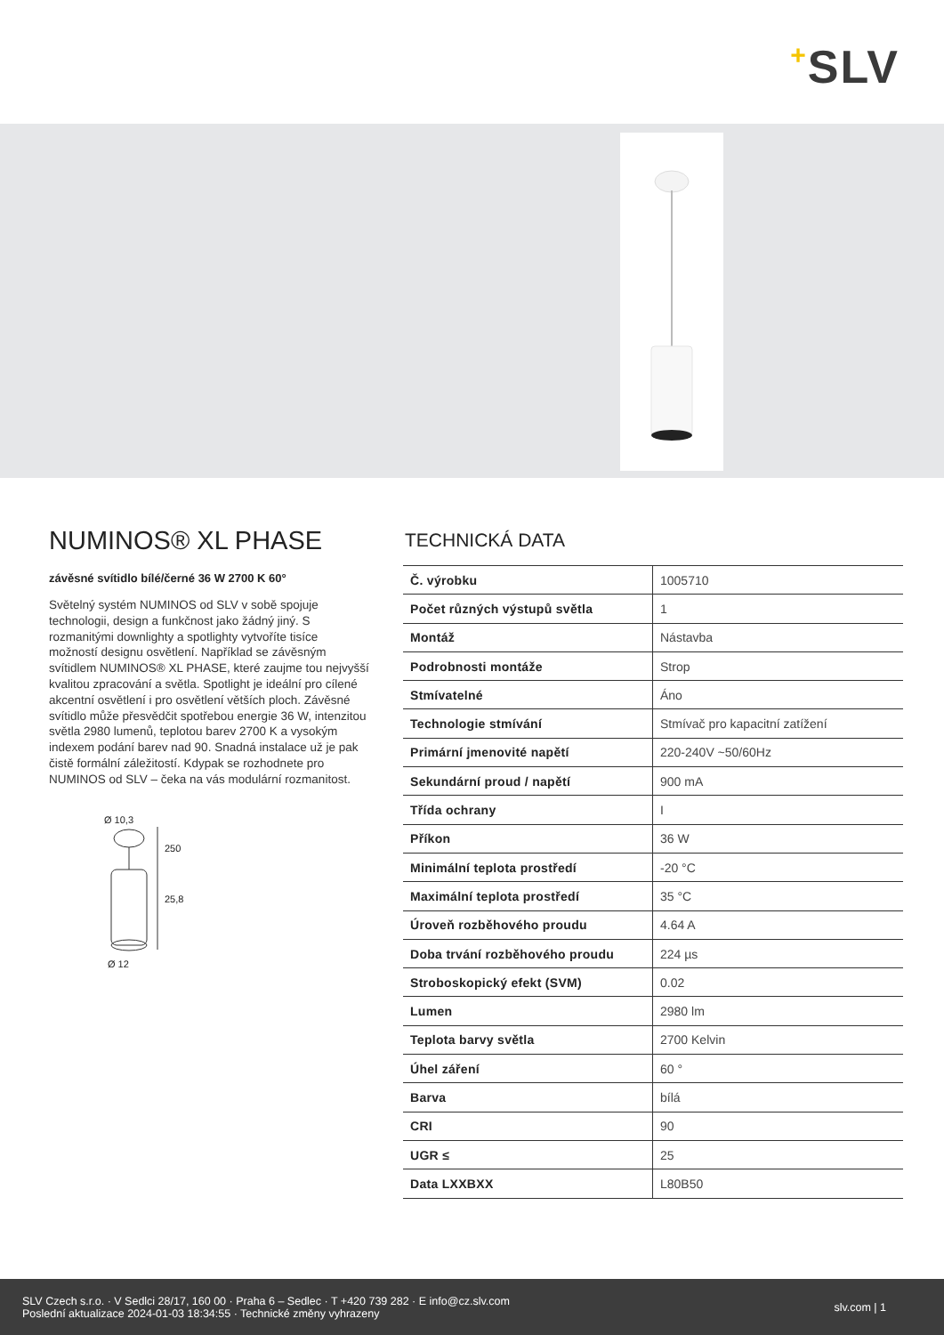+SLV
NUMINOS® XL PHASE
závěsné svítidlo bílé/černé 36 W 2700 K 60°
Světelný systém NUMINOS od SLV v sobě spojuje technologii, design a funkčnost jako žádný jiný. S rozmanitými downlighty a spotlighty vytvoříte tisíce možností designu osvětlení. Například se závěsným svítidlem NUMINOS® XL PHASE, které zaujme tou nejvyšší kvalitou zpracování a světla. Spotlight je ideální pro cílené akcentní osvětlení i pro osvětlení větších ploch. Závěsné svítidlo může přesvědčit spotřebou energie 36 W, intenzitou světla 2980 lumenů, teplotou barev 2700 K a vysokým indexem podání barev nad 90. Snadná instalace už je pak čistě formální záležitostí. Kdypak se rozhodnete pro NUMINOS od SLV – čeka na vás modulární rozmanitost.
Ø 10,3
250
25,8
Ø 12
TECHNICKÁ DATA
| Č. výrobku | 1005710 |
| Počet různých výstupů světla | 1 |
| Montáž | Nástavba |
| Podrobnosti montáže | Strop |
| Stmívatelné | Áno |
| Technologie stmívání | Stmívač pro kapacitní zatížení |
| Primární jmenovité napětí | 220-240V ~50/60Hz |
| Sekundární proud / napětí | 900 mA |
| Třída ochrany | I |
| Příkon | 36 W |
| Minimální teplota prostředí | -20 °C |
| Maximální teplota prostředí | 35 °C |
| Úroveň rozběhového proudu | 4.64 A |
| Doba trvání rozběhového proudu | 224 µs |
| Stroboskopický efekt (SVM) | 0.02 |
| Lumen | 2980 lm |
| Teplota barvy světla | 2700 Kelvin |
| Úhel záření | 60 ° |
| Barva | bílá |
| CRI | 90 |
| UGR ≤ | 25 |
| Data LXXBXX | L80B50 |
SLV Czech s.r.o. · V Sedlci 28/17, 160 00 · Praha 6 – Sedlec · T +420 739 282 · E info@cz.slv.com
Poslední aktualizace 2024-01-03 18:34:55 · Technické změny vyhrazeny
slv.com | 1